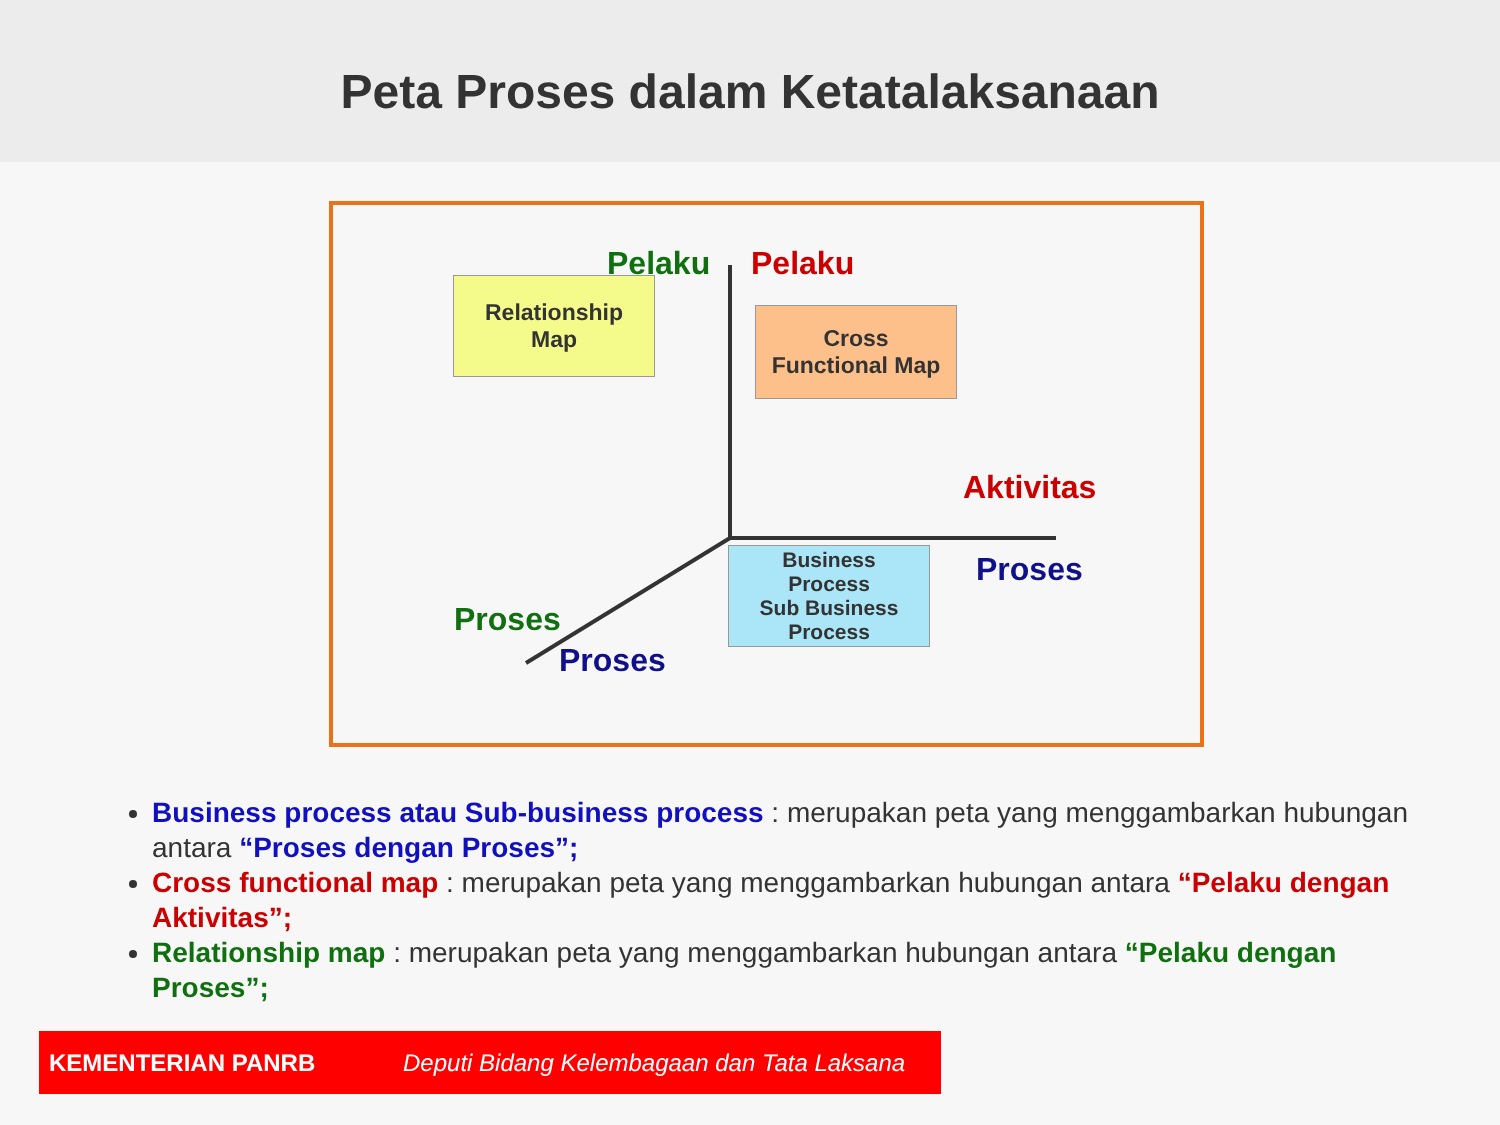Peta Proses dalam Ketatalaksanaan
Pelaku Pelaku
Aktivitas
Proses
Proses
Proses
Relationship
Map
Cross
Functional Map
Business
Process
Sub Business
Process
Business process atau Sub-business process : merupakan peta yang menggambarkan hubungan antara “Proses dengan Proses”;
Cross functional map : merupakan peta yang menggambarkan hubungan antara “Pelaku dengan Aktivitas”;
Relationship map : merupakan peta yang menggambarkan hubungan antara “Pelaku dengan Proses”;
KEMENTERIAN PANRB Deputi Bidang Kelembagaan dan Tata Laksana